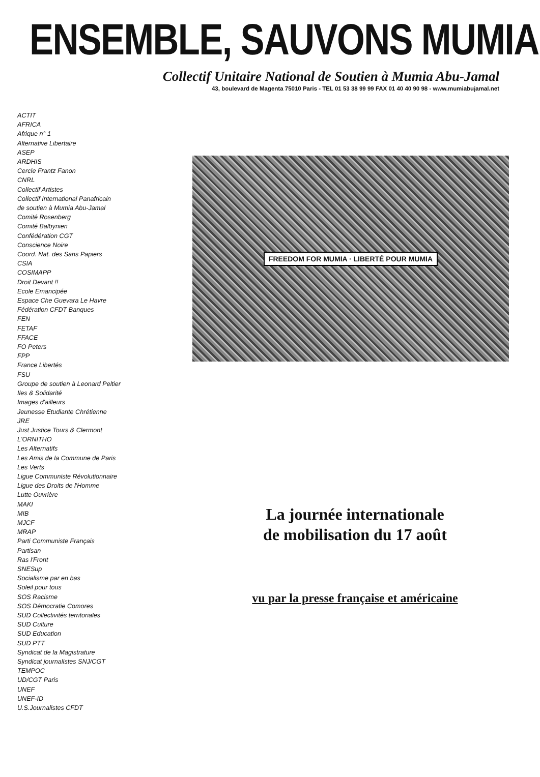ENSEMBLE, SAUVONS MUMIA
Collectif Unitaire National de Soutien à Mumia Abu-Jamal
43, boulevard de Magenta 75010 Paris - TEL 01 53 38 99 99 FAX 01 40 40 90 98 - www.mumiabujamal.net
ACTIT
AFRICA
Afrique n° 1
Alternative Libertaire
ASEP
ARDHIS
Cercle Frantz Fanon
CNRL
Collectif Artistes
Collectif International Panafricain
de soutien à Mumia Abu-Jamal
Comité Rosenberg
Comité Balbynien
Confédération CGT
Conscience Noire
Coord. Nat. des Sans Papiers
CSIA
COSIMAPP
Droit Devant !!
Ecole Emancipée
Espace Che Guevara Le Havre
Fédération CFDT Banques
FEN
FETAF
FFACE
FO Peters
FPP
France Libertés
FSU
Groupe de soutien à Leonard Peltier
Iles & Solidarité
Images d'ailleurs
Jeunesse Etudiante Chrétienne
JRE
Just Justice Tours & Clermont
L'ORNITHO
Les Alternatifs
Les Amis de la Commune de Paris
Les Verts
Ligue Communiste Révolutionnaire
Ligue des Droits de l'Homme
Lutte Ouvrière
MAKI
MIB
MJCF
MRAP
Parti Communiste Français
Partisan
Ras l'Front
SNESup
Socialisme par en bas
Soleil pour tous
SOS Racisme
SOS Démocratie Comores
SUD Collectivités territoriales
SUD Culture
SUD Education
SUD PTT
Syndicat de la Magistrature
Syndicat journalistes SNJ/CGT
TEMPOC
UD/CGT Paris
UNEF
UNEF-ID
U.S.Journalistes CFDT
FREEDOM FOR MUMIA · LIBERTÉ POUR MUMIA
La journée internationale
de mobilisation du 17 août
vu par la presse française et américaine